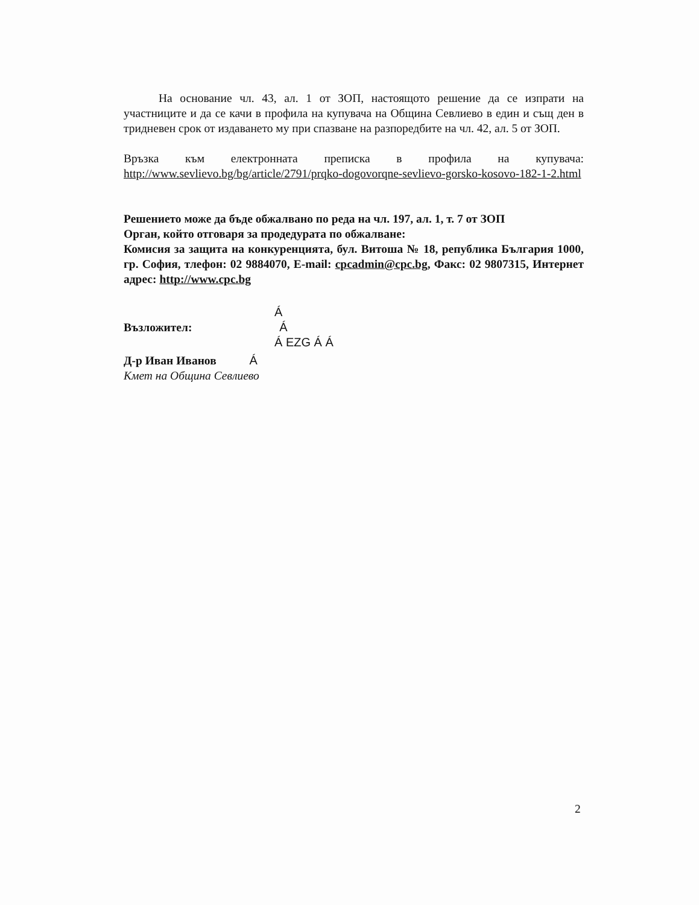На основание чл. 43, ал. 1 от ЗОП, настоящото решение да се изпрати на участниците и да се качи в профила на купувача на Община Севлиево в един и същ ден в тридневен срок от издаването му при спазване на разпоредбите на чл. 42, ал. 5 от ЗОП.
Връзка към електронната преписка в профила на купувача: http://www.sevlievo.bg/bg/article/2791/prqko-dogovorqne-sevlievo-gorsko-kosovo-182-1-2.html
Решението може да бъде обжалвано по реда на чл. 197, ал. 1, т. 7 от ЗОП
Орган, който отговаря за продедурата по обжалване:
Комисия за защита на конкуренцията, бул. Витоша № 18, република България 1000, гр. София, тлефон: 02 9884070, E-mail: cpcadmin@cpc.bg, Факс: 02 9807315, Интернет адрес: http://www.cpc.bg
Á
Възложител: Á
Á EZG Á Á
Д-р Иван Иванов Á
Кмет на Община Севлиево
2